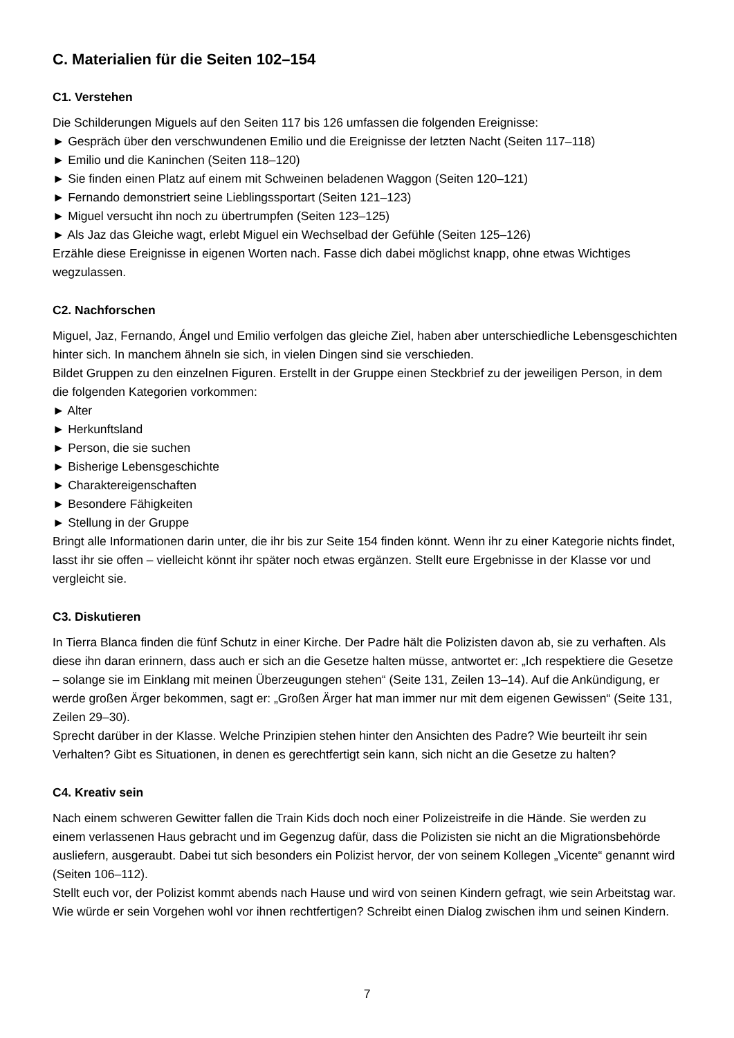C. Materialien für die Seiten 102–154
C1. Verstehen
Die Schilderungen Miguels auf den Seiten 117 bis 126 umfassen die folgenden Ereignisse:
► Gespräch über den verschwundenen Emilio und die Ereignisse der letzten Nacht (Seiten 117–118)
► Emilio und die Kaninchen (Seiten 118–120)
► Sie finden einen Platz auf einem mit Schweinen beladenen Waggon (Seiten 120–121)
► Fernando demonstriert seine Lieblingssportart (Seiten 121–123)
► Miguel versucht ihn noch zu übertrumpfen (Seiten 123–125)
► Als Jaz das Gleiche wagt, erlebt Miguel ein Wechselbad der Gefühle (Seiten 125–126)
Erzähle diese Ereignisse in eigenen Worten nach. Fasse dich dabei möglichst knapp, ohne etwas Wichtiges wegzulassen.
C2. Nachforschen
Miguel, Jaz, Fernando, Ángel und Emilio verfolgen das gleiche Ziel, haben aber unterschiedliche Lebensgeschichten hinter sich. In manchem ähneln sie sich, in vielen Dingen sind sie verschieden.
Bildet Gruppen zu den einzelnen Figuren. Erstellt in der Gruppe einen Steckbrief zu der jeweiligen Person, in dem die folgenden Kategorien vorkommen:
► Alter
► Herkunftsland
► Person, die sie suchen
► Bisherige Lebensgeschichte
► Charaktereigenschaften
► Besondere Fähigkeiten
► Stellung in der Gruppe
Bringt alle Informationen darin unter, die ihr bis zur Seite 154 finden könnt. Wenn ihr zu einer Kategorie nichts findet, lasst ihr sie offen – vielleicht könnt ihr später noch etwas ergänzen. Stellt eure Ergebnisse in der Klasse vor und vergleicht sie.
C3. Diskutieren
In Tierra Blanca finden die fünf Schutz in einer Kirche. Der Padre hält die Polizisten davon ab, sie zu verhaften. Als diese ihn daran erinnern, dass auch er sich an die Gesetze halten müsse, antwortet er: „Ich respektiere die Gesetze – solange sie im Einklang mit meinen Überzeugungen stehen“ (Seite 131, Zeilen 13–14). Auf die Ankündigung, er werde großen Ärger bekommen, sagt er: „Großen Ärger hat man immer nur mit dem eigenen Gewissen“ (Seite 131, Zeilen 29–30).
Sprecht darüber in der Klasse. Welche Prinzipien stehen hinter den Ansichten des Padre? Wie beurteilt ihr sein Verhalten? Gibt es Situationen, in denen es gerechtfertigt sein kann, sich nicht an die Gesetze zu halten?
C4. Kreativ sein
Nach einem schweren Gewitter fallen die Train Kids doch noch einer Polizeistreife in die Hände. Sie werden zu einem verlassenen Haus gebracht und im Gegenzug dafür, dass die Polizisten sie nicht an die Migrationsbehörde ausliefern, ausgeraubt. Dabei tut sich besonders ein Polizist hervor, der von seinem Kollegen „Vicente“ genannt wird (Seiten 106–112).
Stellt euch vor, der Polizist kommt abends nach Hause und wird von seinen Kindern gefragt, wie sein Arbeitstag war. Wie würde er sein Vorgehen wohl vor ihnen rechtfertigen? Schreibt einen Dialog zwischen ihm und seinen Kindern.
7